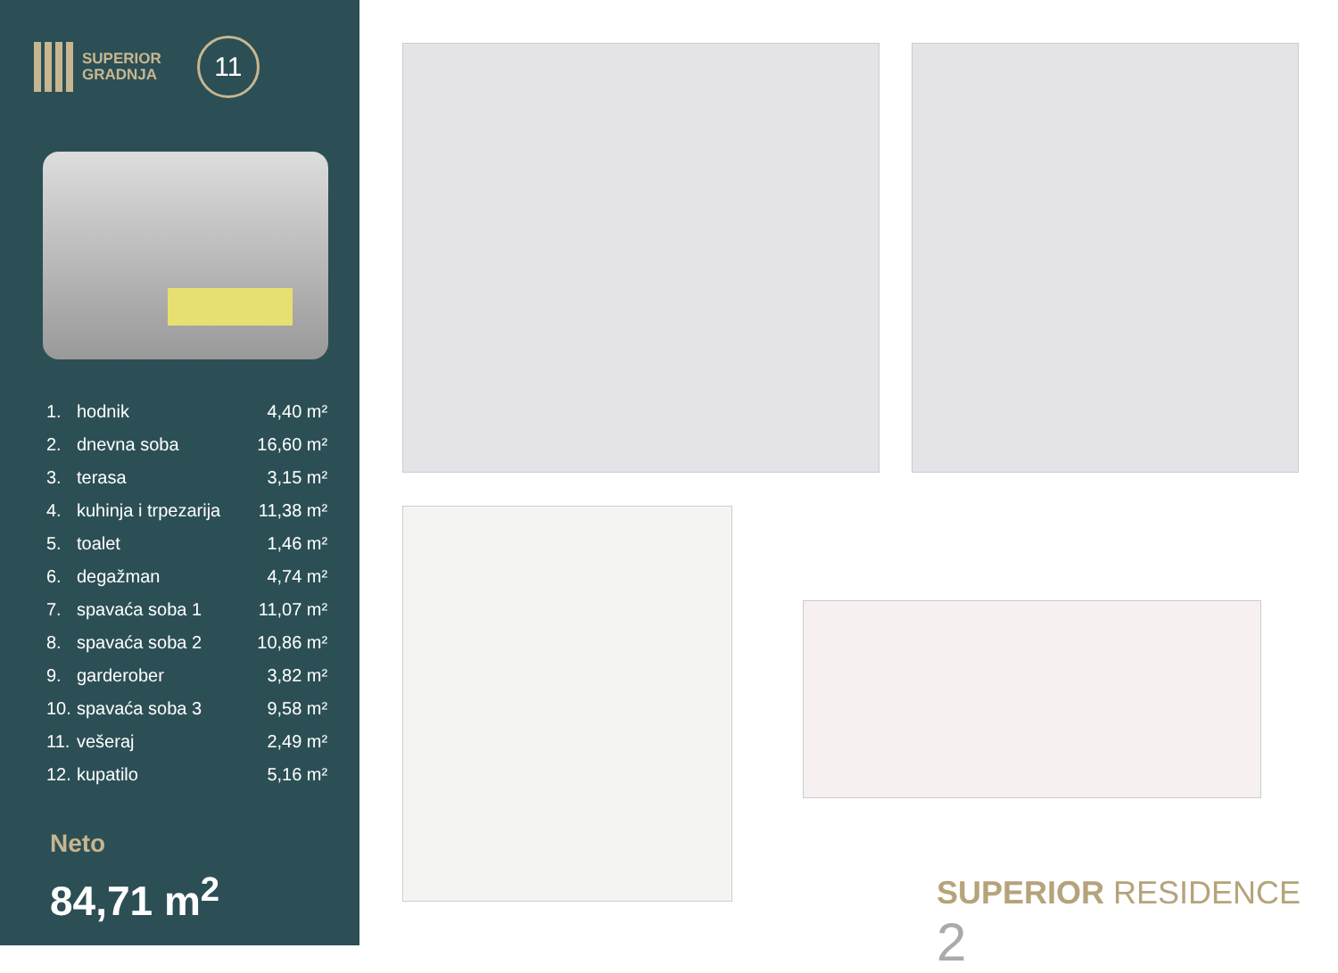SUPERIOR
GRADNJA
11
| 1. | hodnik | 4,40 m² |
| 2. | dnevna soba | 16,60 m² |
| 3. | terasa | 3,15 m² |
| 4. | kuhinja i trpezarija | 11,38 m² |
| 5. | toalet | 1,46 m² |
| 6. | degažman | 4,74 m² |
| 7. | spavaća soba 1 | 11,07 m² |
| 8. | spavaća soba 2 | 10,86 m² |
| 9. | garderober | 3,82 m² |
| 10. | spavaća soba 3 | 9,58 m² |
| 11. | vešeraj | 2,49 m² |
| 12. | kupatilo | 5,16 m² |
Neto
84,71 m<sup>2</sup>
SUPERIOR RESIDENCE 2